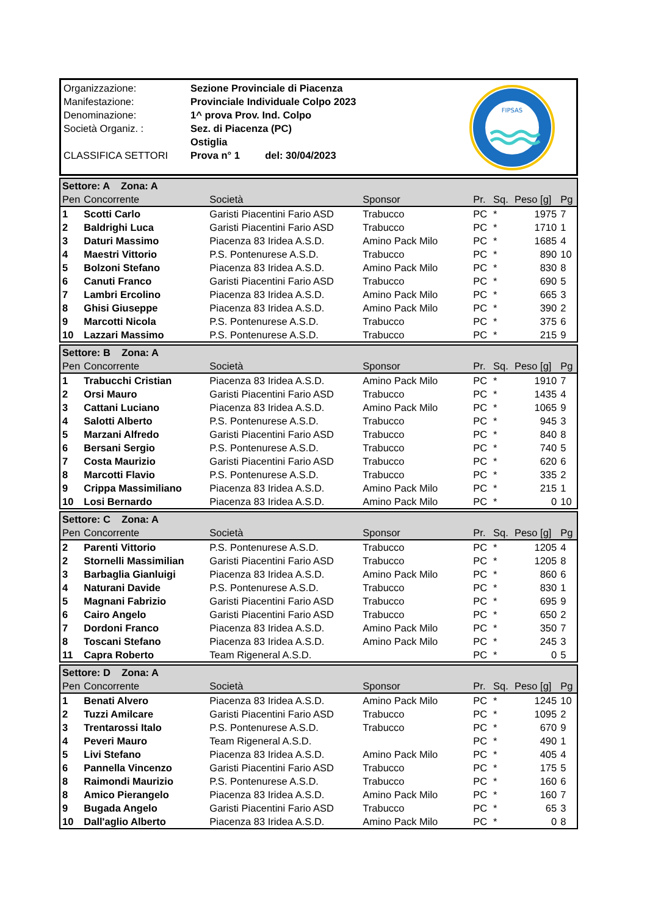| Organizzazione: | Sezione Provinciale di Piacenza |
| Manifestazione: | Provinciale Individuale Colpo 2023 |
| Denominazione: | 1^ prova Prov. Ind. Colpo |
| Società Organiz. : | Sez. di Piacenza (PC) |
| | Ostiglia |
| CLASSIFICA SETTORI | Prova n° 1 del: 30/04/2023 |
FIPSAS
| Settore: A Zona: A | | | | | | | |
| Pen | Concorrente | Società | Sponsor | Pr. | Sq. | Peso [g] | Pg |
| 1 | Scotti Carlo | Garisti Piacentini Fario ASD | Trabucco | PC | * | 1975 | 7 |
| 2 | Baldrighi Luca | Garisti Piacentini Fario ASD | Trabucco | PC | * | 1710 | 1 |
| 3 | Daturi Massimo | Piacenza 83 Iridea A.S.D. | Amino Pack Milo | PC | * | 1685 | 4 |
| 4 | Maestri Vittorio | P.S. Pontenurese A.S.D. | Trabucco | PC | * | 890 | 10 |
| 5 | Bolzoni Stefano | Piacenza 83 Iridea A.S.D. | Amino Pack Milo | PC | * | 830 | 8 |
| 6 | Canuti Franco | Garisti Piacentini Fario ASD | Trabucco | PC | * | 690 | 5 |
| 7 | Lambri Ercolino | Piacenza 83 Iridea A.S.D. | Amino Pack Milo | PC | * | 665 | 3 |
| 8 | Ghisi Giuseppe | Piacenza 83 Iridea A.S.D. | Amino Pack Milo | PC | * | 390 | 2 |
| 9 | Marcotti Nicola | P.S. Pontenurese A.S.D. | Trabucco | PC | * | 375 | 6 |
| 10 | Lazzari Massimo | P.S. Pontenurese A.S.D. | Trabucco | PC | * | 215 | 9 |
| Settore: B Zona: A | | | | | | | |
| Pen | Concorrente | Società | Sponsor | Pr. | Sq. | Peso [g] | Pg |
| 1 | Trabucchi Cristian | Piacenza 83 Iridea A.S.D. | Amino Pack Milo | PC | * | 1910 | 7 |
| 2 | Orsi Mauro | Garisti Piacentini Fario ASD | Trabucco | PC | * | 1435 | 4 |
| 3 | Cattani Luciano | Piacenza 83 Iridea A.S.D. | Amino Pack Milo | PC | * | 1065 | 9 |
| 4 | Salotti Alberto | P.S. Pontenurese A.S.D. | Trabucco | PC | * | 945 | 3 |
| 5 | Marzani Alfredo | Garisti Piacentini Fario ASD | Trabucco | PC | * | 840 | 8 |
| 6 | Bersani Sergio | P.S. Pontenurese A.S.D. | Trabucco | PC | * | 740 | 5 |
| 7 | Costa Maurizio | Garisti Piacentini Fario ASD | Trabucco | PC | * | 620 | 6 |
| 8 | Marcotti Flavio | P.S. Pontenurese A.S.D. | Trabucco | PC | * | 335 | 2 |
| 9 | Crippa Massimiliano | Piacenza 83 Iridea A.S.D. | Amino Pack Milo | PC | * | 215 | 1 |
| 10 | Losi Bernardo | Piacenza 83 Iridea A.S.D. | Amino Pack Milo | PC | * | 0 | 10 |
| Settore: C Zona: A | | | | | | | |
| Pen | Concorrente | Società | Sponsor | Pr. | Sq. | Peso [g] | Pg |
| 2 | Parenti Vittorio | P.S. Pontenurese A.S.D. | Trabucco | PC | * | 1205 | 4 |
| 2 | Stornelli Massimilian | Garisti Piacentini Fario ASD | Trabucco | PC | * | 1205 | 8 |
| 3 | Barbaglia Gianluigi | Piacenza 83 Iridea A.S.D. | Amino Pack Milo | PC | * | 860 | 6 |
| 4 | Naturani Davide | P.S. Pontenurese A.S.D. | Trabucco | PC | * | 830 | 1 |
| 5 | Magnani Fabrizio | Garisti Piacentini Fario ASD | Trabucco | PC | * | 695 | 9 |
| 6 | Cairo Angelo | Garisti Piacentini Fario ASD | Trabucco | PC | * | 650 | 2 |
| 7 | Dordoni Franco | Piacenza 83 Iridea A.S.D. | Amino Pack Milo | PC | * | 350 | 7 |
| 8 | Toscani Stefano | Piacenza 83 Iridea A.S.D. | Amino Pack Milo | PC | * | 245 | 3 |
| 11 | Capra Roberto | Team Rigeneral A.S.D. | | PC | * | 0 | 5 |
| Settore: D Zona: A | | | | | | | |
| Pen | Concorrente | Società | Sponsor | Pr. | Sq. | Peso [g] | Pg |
| 1 | Benati Alvero | Piacenza 83 Iridea A.S.D. | Amino Pack Milo | PC | * | 1245 | 10 |
| 2 | Tuzzi Amilcare | Garisti Piacentini Fario ASD | Trabucco | PC | * | 1095 | 2 |
| 3 | Trentarossi Italo | P.S. Pontenurese A.S.D. | Trabucco | PC | * | 670 | 9 |
| 4 | Peveri Mauro | Team Rigeneral A.S.D. | | PC | * | 490 | 1 |
| 5 | Livi Stefano | Piacenza 83 Iridea A.S.D. | Amino Pack Milo | PC | * | 405 | 4 |
| 6 | Pannella Vincenzo | Garisti Piacentini Fario ASD | Trabucco | PC | * | 175 | 5 |
| 8 | Raimondi Maurizio | P.S. Pontenurese A.S.D. | Trabucco | PC | * | 160 | 6 |
| 8 | Amico Pierangelo | Piacenza 83 Iridea A.S.D. | Amino Pack Milo | PC | * | 160 | 7 |
| 9 | Bugada Angelo | Garisti Piacentini Fario ASD | Trabucco | PC | * | 65 | 3 |
| 10 | Dall'aglio Alberto | Piacenza 83 Iridea A.S.D. | Amino Pack Milo | PC | * | 0 | 8 |